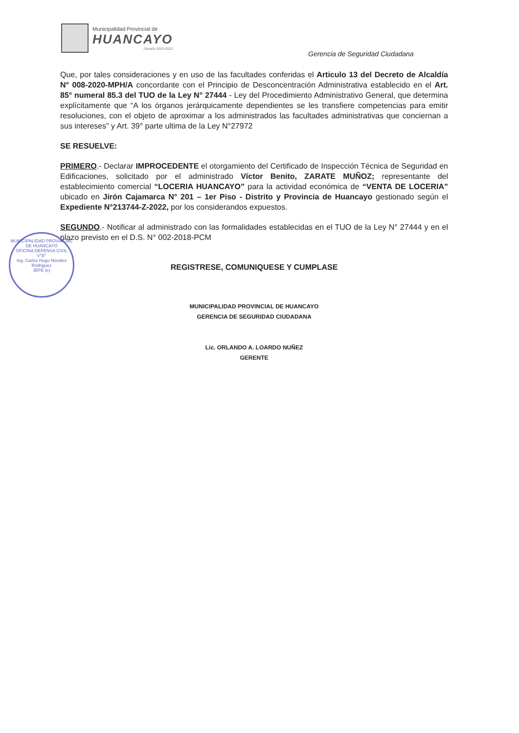Municipalidad Provincial de
HUANCAYO
Gestión 2019-2022
Gerencia de Seguridad Ciudadana
Que, por tales consideraciones y en uso de las facultades conferidas el Articulo 13 del Decreto de Alcaldía N° 008-2020-MPH/A concordante con el Principio de Desconcentración Administrativa establecido en el Art. 85° numeral 85.3 del TUO de la Ley N° 27444 - Ley del Procedimiento Administrativo General, que determina explícitamente que “A los órganos jerárquicamente dependientes se les transfiere competencias para emitir resoluciones, con el objeto de aproximar a los administrados las facultades administrativas que conciernan a sus intereses” y Art. 39° parte ultima de la Ley N°27972
SE RESUELVE:
PRIMERO.- Declarar IMPROCEDENTE el otorgamiento del Certificado de Inspección Técnica de Seguridad en Edificaciones, solicitado por el administrado Víctor Benito, ZARATE MUÑOZ; representante del establecimiento comercial “LOCERIA HUANCAYO” para la actividad económica de “VENTA DE LOCERIA” ubicado en Jirón Cajamarca N° 201 – 1er Piso - Distrito y Provincia de Huancayo gestionado según el Expediente N°213744-Z-2022, por los considerandos expuestos.
SEGUNDO.- Notificar al administrado con las formalidades establecidas en el TUO de la Ley N° 27444 y en el plazo previsto en el D.S. N° 002-2018-PCM
REGISTRESE, COMUNIQUESE Y CUMPLASE
MUNICIPALIDAD PROVINCIAL DE HUANCAYO
GERENCIA DE SEGURIDAD CIUDADANA
Lic. ORLANDO A. LOARDO NUÑEZ
GERENTE
MUNICIPALIDAD PROVINCIAL DE HUANCAYO
OFICINA DEFENSA CIVIL
V°B°
Ing. Carlos Hugo Morales Rodriguez
JEFE (e)